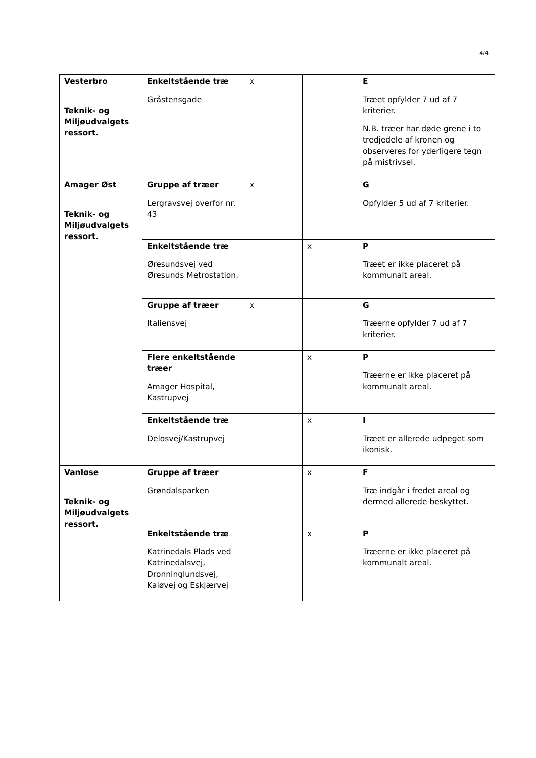4/4
| Vesterbro Teknik- og Miljøudvalgets ressort. | Enkeltstående træ Gråstensgade | x | | E Træet opfylder 7 ud af 7 kriterier. N.B. træer har døde grene i to tredjedele af kronen og observeres for yderligere tegn på mistrivsel. |
| Amager Øst Teknik- og Miljøudvalgets ressort. | Gruppe af træer Lergravsvej overfor nr. 43 | x | | G Opfylder 5 ud af 7 kriterier. |
| | Enkeltstående træ Øresundsvej ved Øresunds Metrostation. | | x | P Træet er ikke placeret på kommunalt areal. |
| | Gruppe af træer Italiensvej | x | | G Træerne opfylder 7 ud af 7 kriterier. |
| | Flere enkeltstående træer Amager Hospital, Kastrupvej | | x | P Træerne er ikke placeret på kommunalt areal. |
| | Enkeltstående træ Delosvej/Kastrupvej | | x | I Træet er allerede udpeget som ikonisk. |
| Vanløse Teknik- og Miljøudvalgets ressort. | Gruppe af træer Grøndalsparken | | x | F Træ indgår i fredet areal og dermed allerede beskyttet. |
| | Enkeltstående træ Katrinedals Plads ved Katrinedalsvej, Dronninglundsvej, Kaløvej og Eskjærvej | | x | P Træerne er ikke placeret på kommunalt areal. |